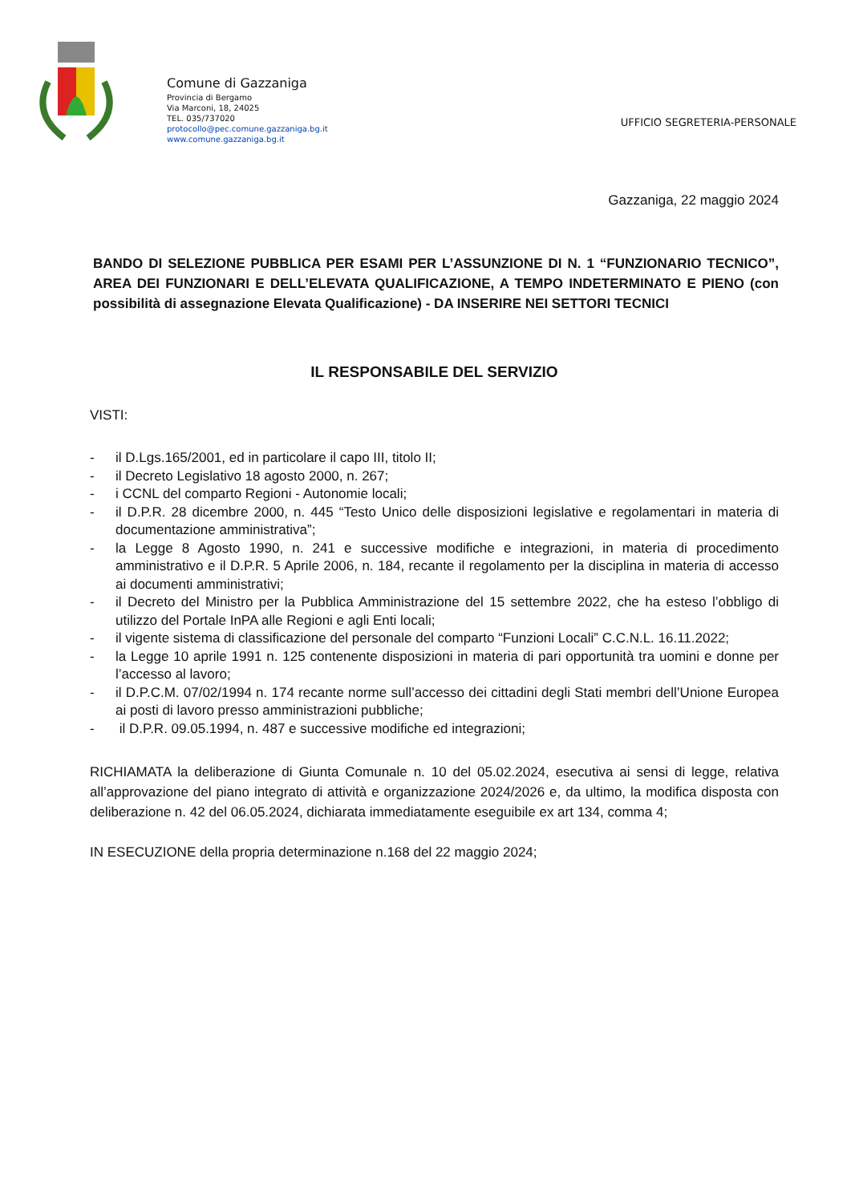Comune di Gazzaniga
Provincia di Bergamo
Via Marconi, 18, 24025
TEL. 035/737020
protocollo@pec.comune.gazzaniga.bg.it
www.comune.gazzaniga.bg.it
UFFICIO SEGRETERIA-PERSONALE
Gazzaniga, 22 maggio 2024
BANDO DI SELEZIONE PUBBLICA PER ESAMI PER L’ASSUNZIONE DI N. 1 “FUNZIONARIO TECNICO”, AREA DEI FUNZIONARI E DELL’ELEVATA QUALIFICAZIONE, A TEMPO INDETERMINATO E PIENO (con possibilità di assegnazione Elevata Qualificazione) - DA INSERIRE NEI SETTORI TECNICI
IL RESPONSABILE DEL SERVIZIO
VISTI:
- il D.Lgs.165/2001, ed in particolare il capo III, titolo II;
- il Decreto Legislativo 18 agosto 2000, n. 267;
- i CCNL del comparto Regioni - Autonomie locali;
- il D.P.R. 28 dicembre 2000, n. 445 “Testo Unico delle disposizioni legislative e regolamentari in materia di documentazione amministrativa”;
- la Legge 8 Agosto 1990, n. 241 e successive modifiche e integrazioni, in materia di procedimento amministrativo e il D.P.R. 5 Aprile 2006, n. 184, recante il regolamento per la disciplina in materia di accesso ai documenti amministrativi;
- il Decreto del Ministro per la Pubblica Amministrazione del 15 settembre 2022, che ha esteso l’obbligo di utilizzo del Portale InPA alle Regioni e agli Enti locali;
- il vigente sistema di classificazione del personale del comparto “Funzioni Locali” C.C.N.L. 16.11.2022;
- la Legge 10 aprile 1991 n. 125 contenente disposizioni in materia di pari opportunità tra uomini e donne per l’accesso al lavoro;
- il D.P.C.M. 07/02/1994 n. 174 recante norme sull’accesso dei cittadini degli Stati membri dell’Unione Europea ai posti di lavoro presso amministrazioni pubbliche;
- il D.P.R. 09.05.1994, n. 487 e successive modifiche ed integrazioni;
RICHIAMATA la deliberazione di Giunta Comunale n. 10 del 05.02.2024, esecutiva ai sensi di legge, relativa all’approvazione del piano integrato di attività e organizzazione 2024/2026 e, da ultimo, la modifica disposta con deliberazione n. 42 del 06.05.2024, dichiarata immediatamente eseguibile ex art 134, comma 4;
IN ESECUZIONE della propria determinazione n.168 del 22 maggio 2024;